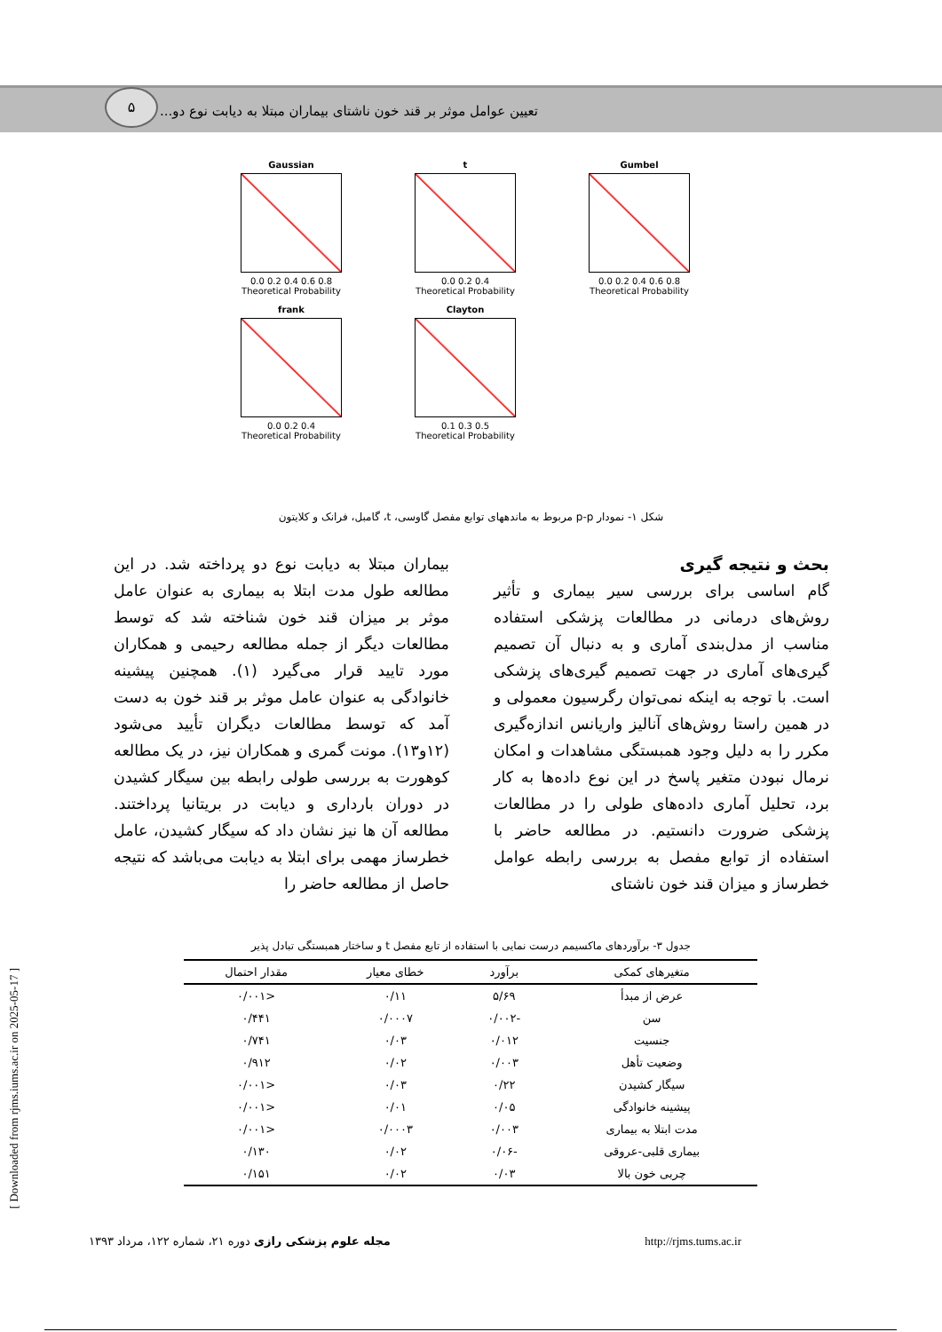۵
تعیین عوامل موثر بر قند خون ناشتای بیماران مبتلا به دیابت نوع دو...
Gaussian
0.0 0.2 0.4 0.6 0.8
Theoretical Probability
t
0.0 0.2 0.4
Theoretical Probability
Gumbel
0.0 0.2 0.4 0.6 0.8
Theoretical Probability
frank
0.0 0.2 0.4
Theoretical Probability
Clayton
0.1 0.3 0.5
Theoretical Probability
شکل ۱- نمودار p-p مربوط به ماندههای توابع مفصل گاوسی، t، گامبل، فرانک و کلایتون
بحث و نتیجه گیری
گام اساسی برای بررسی سیر بیماری و تأثیر روش‌های درمانی در مطالعات پزشکی استفاده مناسب از مدل‌بندی آماری و به دنبال آن تصمیم گیری‌های آماری در جهت تصمیم گیری‌های پزشکی است. با توجه به اینکه نمی‌توان رگرسیون معمولی و در همین راستا روش‌های آنالیز واریانس اندازه‌گیری مکرر را به دلیل وجود همبستگی مشاهدات و امکان نرمال نبودن متغیر پاسخ در این نوع داده‌ها به کار برد، تحلیل آماری داده‌های طولی را در مطالعات پزشکی ضرورت دانستیم. در مطالعه حاضر با استفاده از توابع مفصل به بررسی رابطه عوامل خطرساز و میزان قند خون ناشتای
بیماران مبتلا به دیابت نوع دو پرداخته شد. در این مطالعه طول مدت ابتلا به بیماری به عنوان عامل موثر بر میزان قند خون شناخته شد که توسط مطالعات دیگر از جمله مطالعه رحیمی و همکاران مورد تایید قرار می‌گیرد (۱). همچنین پیشینه خانوادگی به عنوان عامل موثر بر قند خون به دست آمد که توسط مطالعات دیگران تأیید می‌شود (۱۲و۱۳). مونت گمری و همکاران نیز، در یک مطالعه کوهورت به بررسی طولی رابطه بین سیگار کشیدن در دوران بارداری و دیابت در بریتانیا پرداختند. مطالعه آن ها نیز نشان داد که سیگار کشیدن، عامل خطرساز مهمی برای ابتلا به دیابت می‌باشد که نتیجه حاصل از مطالعه حاضر را
جدول ۳- برآوردهای ماکسیمم درست نمایی با استفاده از تابع مفصل t و ساختار همبستگی تبادل پذیر
| متغیرهای کمکی | برآورد | خطای معیار | مقدار احتمال |
| --- | --- | --- | --- |
| عرض از مبدأ | ۵/۶۹ | ۰/۱۱ | <۰/۰۰۱ |
| سن | -۰/۰۰۲ | ۰/۰۰۰۷ | ۰/۴۴۱ |
| جنسیت | ۰/۰۱۲ | ۰/۰۳ | ۰/۷۴۱ |
| وضعیت تأهل | ۰/۰۰۳ | ۰/۰۲ | ۰/۹۱۲ |
| سیگار کشیدن | ۰/۲۲ | ۰/۰۳ | <۰/۰۰۱ |
| پیشینه خانوادگی | ۰/۰۵ | ۰/۰۱ | <۰/۰۰۱ |
| مدت ابتلا به بیماری | ۰/۰۰۳ | ۰/۰۰۰۳ | <۰/۰۰۱ |
| بیماری قلبی-عروقی | -۰/۰۶ | ۰/۰۲ | ۰/۱۳۰ |
| چربی خون بالا | ۰/۰۳ | ۰/۰۲ | ۰/۱۵۱ |
مجله علوم پزشکی رازی دوره ۲۱، شماره ۱۲۲، مرداد ۱۳۹۳ http://rjms.tums.ac.ir
[ Downloaded from rjms.iums.ac.ir on 2025-05-17 ]